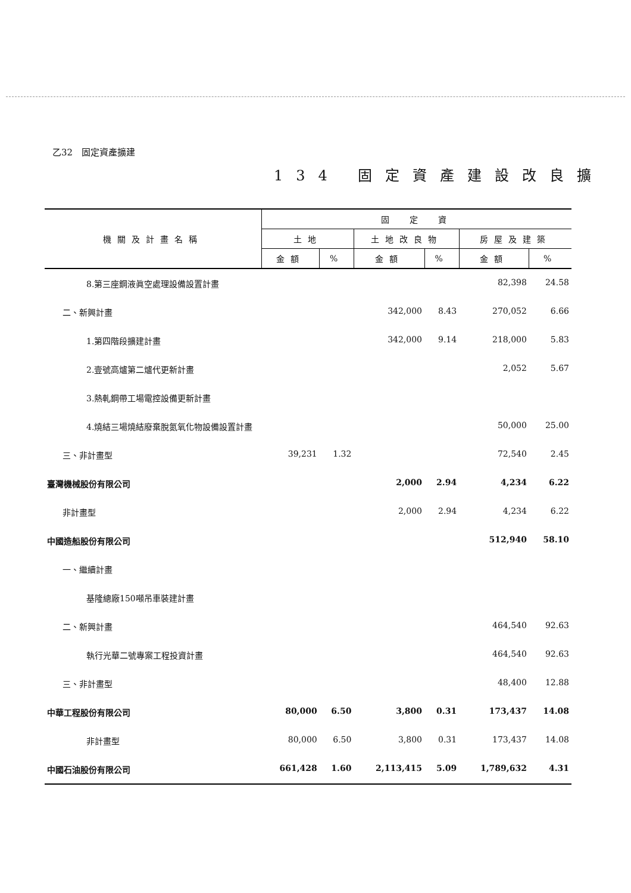乙32　固定資產擴建
134 固定資產建設改良擴
| 機關及計畫名稱 | 固 定 資 | | | | | |
| --- | --- | --- | --- | --- | --- | --- |
| | 土地 | | 土地改良物 | | 房屋及建築 | |
| | 金額 | % | 金額 | % | 金額 | % |
| 8.第三座鋼液眞空處理設備設置計畫 | | | | | 82,398 | 24.58 |
| 二、新興計畫 | | | 342,000 | 8.43 | 270,052 | 6.66 |
| 1.第四階段擴建計畫 | | | 342,000 | 9.14 | 218,000 | 5.83 |
| 2.壹號高爐第二爐代更新計畫 | | | | | 2,052 | 5.67 |
| 3.熱軋鋼帶工場電控設備更新計畫 | | | | | | |
| 4.燒結三場燒結廢棄脫氮氧化物設備設置計畫 | | | | | 50,000 | 25.00 |
| 三、非計畫型 | 39,231 | 1.32 | | | 72,540 | 2.45 |
| 臺灣機械股份有限公司 | | | 2,000 | 2.94 | 4,234 | 6.22 |
| 非計畫型 | | | 2,000 | 2.94 | 4,234 | 6.22 |
| 中國造船股份有限公司 | | | | | 512,940 | 58.10 |
| 一、繼續計畫 | | | | | | |
| 基隆總廠150噸吊車裝建計畫 | | | | | | |
| 二、新興計畫 | | | | | 464,540 | 92.63 |
| 執行光華二號專案工程投資計畫 | | | | | 464,540 | 92.63 |
| 三、非計畫型 | | | | | 48,400 | 12.88 |
| 中華工程股份有限公司 | 80,000 | 6.50 | 3,800 | 0.31 | 173,437 | 14.08 |
| 非計畫型 | 80,000 | 6.50 | 3,800 | 0.31 | 173,437 | 14.08 |
| 中國石油股份有限公司 | 661,428 | 1.60 | 2,113,415 | 5.09 | 1,789,632 | 4.31 |